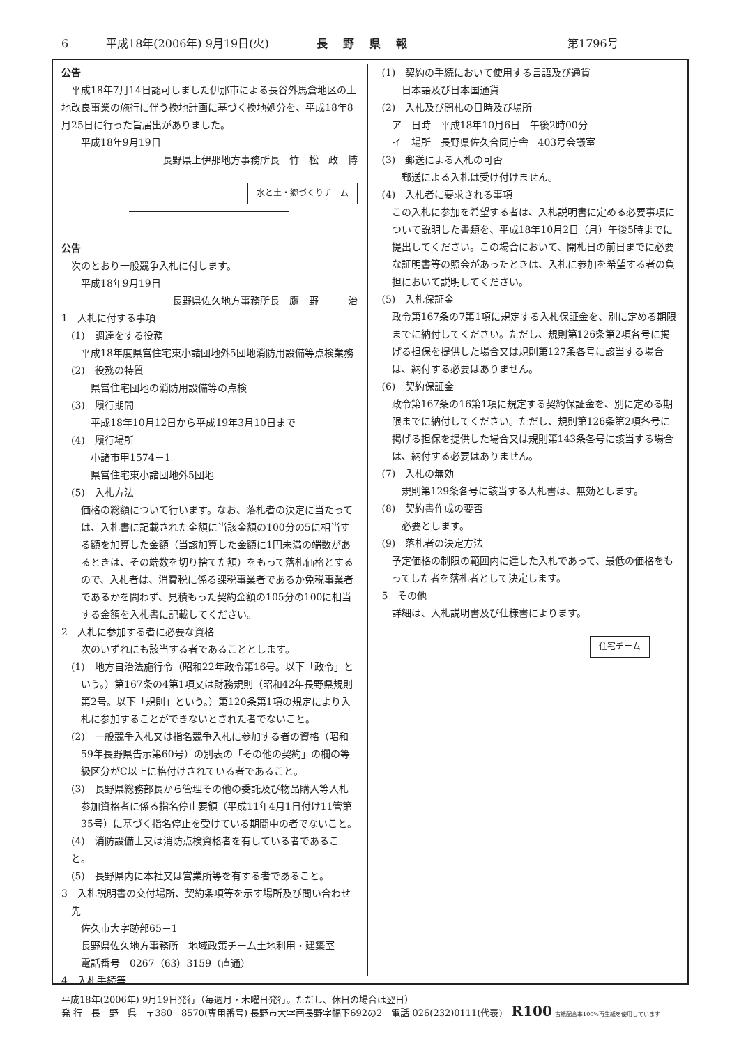6 平成18年(2006年) 9月19日(火) 長野県報 第1796号
公告
平成18年7月14日認可しました伊那市による長谷外馬倉地区の土地改良事業の施行に伴う換地計画に基づく換地処分を、平成18年8月25日に行った旨届出がありました。
平成18年9月19日
長野県上伊那地方事務所長　竹　松　政　博
水と土・郷づくりチーム
公告
次のとおり一般競争入札に付します。
平成18年9月19日
長野県佐久地方事務所長　鷹　野　　　治
1　入札に付する事項
(1)　調達をする役務
　平成18年度県営住宅東小諸団地外5団地消防用設備等点検業務
(2)　役務の特質
県営住宅団地の消防用設備等の点検
(3)　履行期間
平成18年10月12日から平成19年3月10日まで
(4)　履行場所
小諸市甲1574－1
県営住宅東小諸団地外5団地
(5)　入札方法
　価格の総額について行います。なお、落札者の決定に当たっては、入札書に記載された金額に当該金額の100分の5に相当する額を加算した金額（当該加算した金額に1円未満の端数があるときは、その端数を切り捨てた額）をもって落札価格とするので、入札者は、消費税に係る課税事業者であるか免税事業者であるかを問わず、見積もった契約金額の105分の100に相当する金額を入札書に記載してください。
2　入札に参加する者に必要な資格
次のいずれにも該当する者であることとします。
(1)　地方自治法施行令（昭和22年政令第16号。以下「政令」という。）第167条の4第1項又は財務規則（昭和42年長野県規則第2号。以下「規則」という。）第120条第1項の規定により入札に参加することができないとされた者でないこと。
(2)　一般競争入札又は指名競争入札に参加する者の資格（昭和59年長野県告示第60号）の別表の「その他の契約」の欄の等級区分がC以上に格付けされている者であること。
(3)　長野県総務部長から管理その他の委託及び物品購入等入札参加資格者に係る指名停止要領（平成11年4月1日付け11管第35号）に基づく指名停止を受けている期間中の者でないこと。
(4)　消防設備士又は消防点検資格者を有している者であること。
(5)　長野県内に本社又は営業所等を有する者であること。
3　入札説明書の交付場所、契約条項等を示す場所及び問い合わせ先
佐久市大字跡部65－1
長野県佐久地方事務所　地域政策チーム土地利用・建築室
電話番号　0267（63）3159（直通）
4　入札手続等
(1)　契約の手続において使用する言語及び通貨
日本語及び日本国通貨
(2)　入札及び開札の日時及び場所
ア　日時　平成18年10月6日　午後2時00分
イ　場所　長野県佐久合同庁舎　403号会議室
(3)　郵送による入札の可否
郵送による入札は受け付けません。
(4)　入札者に要求される事項
　この入札に参加を希望する者は、入札説明書に定める必要事項について説明した書類を、平成18年10月2日（月）午後5時までに提出してください。この場合において、開札日の前日までに必要な証明書等の照会があったときは、入札に参加を希望する者の負担において説明してください。
(5)　入札保証金
　政令第167条の7第1項に規定する入札保証金を、別に定める期限までに納付してください。ただし、規則第126条第2項各号に掲げる担保を提供した場合又は規則第127条各号に該当する場合は、納付する必要はありません。
(6)　契約保証金
　政令第167条の16第1項に規定する契約保証金を、別に定める期限までに納付してください。ただし、規則第126条第2項各号に掲げる担保を提供した場合又は規則第143条各号に該当する場合は、納付する必要はありません。
(7)　入札の無効
規則第129条各号に該当する入札書は、無効とします。
(8)　契約書作成の要否
必要とします。
(9)　落札者の決定方法
　予定価格の制限の範囲内に達した入札であって、最低の価格をもってした者を落札者として決定します。
5　その他
詳細は、入札説明書及び仕様書によります。
住宅チーム
平成18年(2006年) 9月19日発行（毎週月・木曜日発行。ただし、休日の場合は翌日）
発 行　長　野　県　〒380－8570(専用番号) 長野市大字南長野字幅下692の2　電話 026(232)0111(代表)　R100 古紙配合率100%再生紙を使用しています